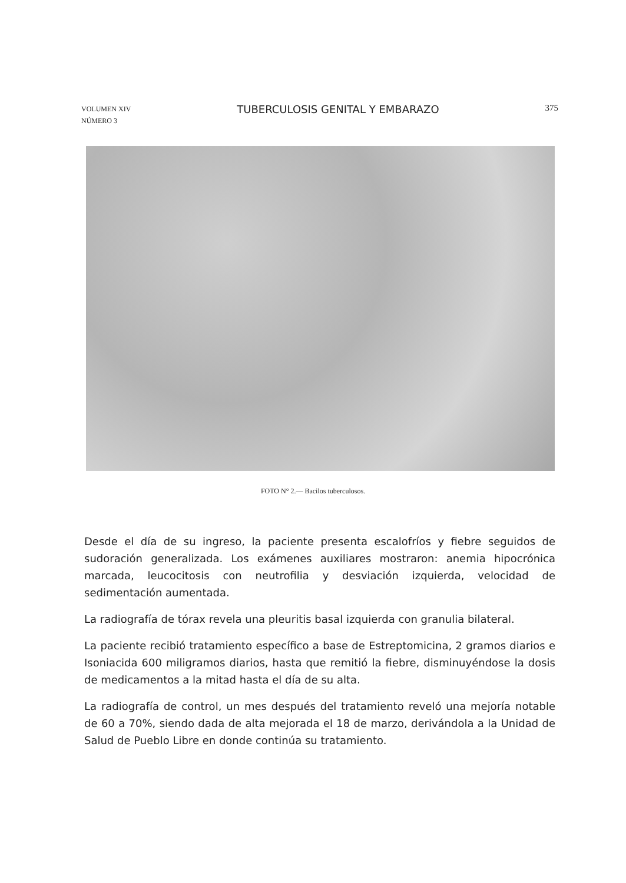VOLUMEN XIV
NÚMERO 3
TUBERCULOSIS GENITAL Y EMBARAZO
375
FOTO N° 2.— Bacilos tuberculosos.
Desde el día de su ingreso, la paciente presenta escalofríos y fiebre seguidos de sudoración generalizada. Los exámenes auxiliares mostraron: anemia hipocrónica marcada, leucocitosis con neutrofilia y desviación izquierda, velocidad de sedimentación aumentada.
La radiografía de tórax revela una pleuritis basal izquierda con granulia bilateral.
La paciente recibió tratamiento específico a base de Estreptomicina, 2 gramos diarios e Isoniacida 600 miligramos diarios, hasta que remitió la fiebre, disminuyéndose la dosis de medicamentos a la mitad hasta el día de su alta.
La radiografía de control, un mes después del tratamiento reveló una mejoría notable de 60 a 70%, siendo dada de alta mejorada el 18 de marzo, derivándola a la Unidad de Salud de Pueblo Libre en donde continúa su tratamiento.